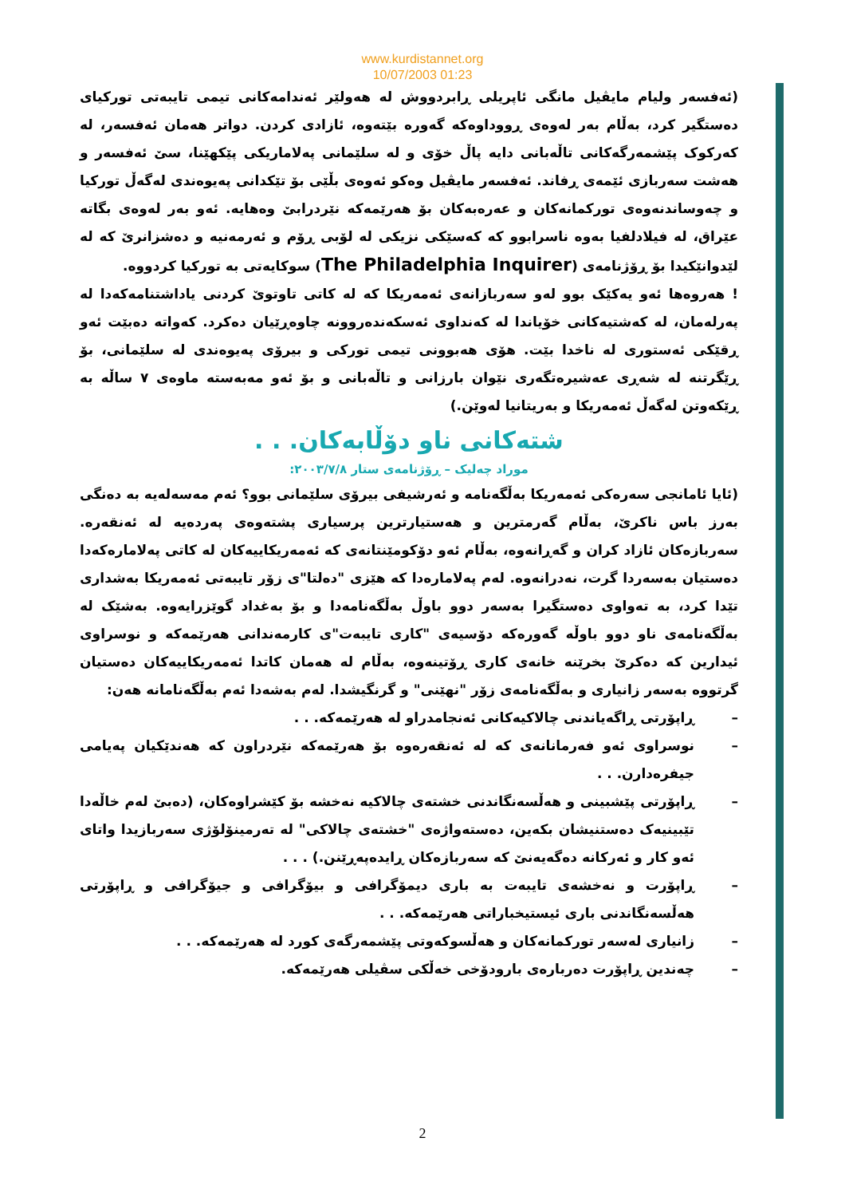www.kurdistannet.org
10/07/2003 01:23
(ئەفسەر ولیام مایڤیل مانگی ئاپریلی ڕابردووش لە هەولێر ئەندامەکانی تیمی تایبەتی تورکیای دەستگیر کرد، بەڵام بەر لەوەی ڕووداوەکە گەورە بێتەوە، ئازادی کردن. دواتر هەمان ئەفسەر، لە کەرکوک پێشمەرگەکانی تاڵەبانی دایە پاڵ خۆی و لە سلێمانی پەلاماریکی پێکهێنا، سێ ئەفسەر و هەشت سەربازی ئێمەی ڕفاند. ئەفسەر مایڤیل وەکو ئەوەی بڵێی بۆ تێکدانی پەیوەندی لەگەڵ تورکیا و چەوساندنەوەی تورکمانەکان و عەرەبەکان بۆ هەرێمەکە نێردرابێ وەهایە. ئەو بەر لەوەی بگاتە عێراق، لە فیلادلفیا بەوە ناسرابوو کە کەسێکی نزیکی لە لۆبی ڕۆم و ئەرمەنیە و دەشزانرێ کە لە لێدوانێکیدا بۆ ڕۆژنامەی (The Philadelphia Inquirer) سوکایەتی بە تورکیا کردووە.
! هەروەها ئەو یەکێک بوو لەو سەربازانەی ئەمەریکا کە لە کاتی تاوتوێ کردنی یاداشتنامەکەدا لە پەرلەمان، لە کەشتیەکانی خۆیاندا لە کەنداوی ئەسکەندەروونە چاوەڕێیان دەکرد. کەواتە دەبێت ئەو ڕقێکی ئەستوری لە ناخدا بێت. هۆی هەبوونی تیمی تورکی و بیرۆی پەیوەندی لە سلێمانی، بۆ ڕێگرتنە لە شەڕی عەشیرەتگەری نێوان بارزانی و تاڵەبانی و بۆ ئەو مەبەستە ماوەی ٧ ساڵە بە ڕێکەوتن لەگەڵ ئەمەریکا و بەریتانیا لەوێن.)
شتەکانی ناو دۆڵابەکان. . .
موراد چەلیک – ڕۆژنامەی ستار ٢٠٠٣/٧/٨:
(ئایا ئامانجی سەرەکی ئەمەریکا بەڵگەنامە و ئەرشیفی بیرۆی سلێمانی بوو؟ ئەم مەسەلەیە بە دەنگی بەرز باس ناکرێ، بەڵام گەرمترین و هەستیارترین پرسیاری پشتەوەی پەردەیە لە ئەنقەرە. سەربازەکان ئازاد کران و گەڕانەوە، بەڵام ئەو دۆکومێنتانەی کە ئەمەریکاییەکان لە کاتی پەلامارەکەدا دەستیان بەسەردا گرت، نەدرانەوە. لەم پەلامارەدا کە هێزی "دەلتا"ی زۆر تایبەتی ئەمەریکا بەشداری تێدا کرد، بە تەواوی دەستگیرا بەسەر دوو باوڵ بەڵگەنامەدا و بۆ بەغداد گوێزرایەوە. بەشێک لە بەڵگەنامەی ناو دوو باوڵە گەورەکە دۆسیەی "کاری تایبەت"ی کارمەندانی هەرێمەکە و نوسراوی ئیدارین کە دەکرێ بخرێنە خانەی کاری ڕۆتینەوە، بەڵام لە هەمان کاتدا ئەمەریکاییەکان دەستیان گرتووە بەسەر زانیاری و بەڵگەنامەی زۆر "نهێنی" و گرنگیشدا. لەم بەشەدا ئەم بەڵگەنامانە هەن:
– ڕاپۆرتی ڕاگەیاندنی چالاکیەکانی ئەنجامدراو لە هەرێمەکە. . .
– نوسراوی ئەو فەرمانانەی کە لە ئەنقەرەوە بۆ هەرێمەکە نێردراون کە هەندێکیان پەیامی جیفرەدارن. . .
– ڕاپۆرتی پێشبینی و هەڵسەنگاندنی خشتەی چالاکیە نەخشە بۆ کێشراوەکان، (دەبێ لەم خاڵەدا تێبینیەک دەستنیشان بکەین، دەستەواژەی "خشتەی چالاکی" لە تەرمینۆلۆژی سەربازیدا واتای ئەو کار و ئەرکانە دەگەیەنێ کە سەربازەکان ڕایدەپەڕێنن.) . . .
– ڕاپۆرت و نەخشەی تایبەت بە باری دیمۆگرافی و بیۆگرافی و جیۆگرافی و ڕاپۆرتی هەڵسەنگاندنی باری ئیستیخباراتی هەرێمەکە. . .
– زانیاری لەسەر تورکمانەکان و هەڵسوکەوتی پێشمەرگەی کورد لە هەرێمەکە. . .
– چەندین ڕاپۆرت دەربارەی بارودۆخی خەڵکی سڤیلی هەرێمەکە.
2